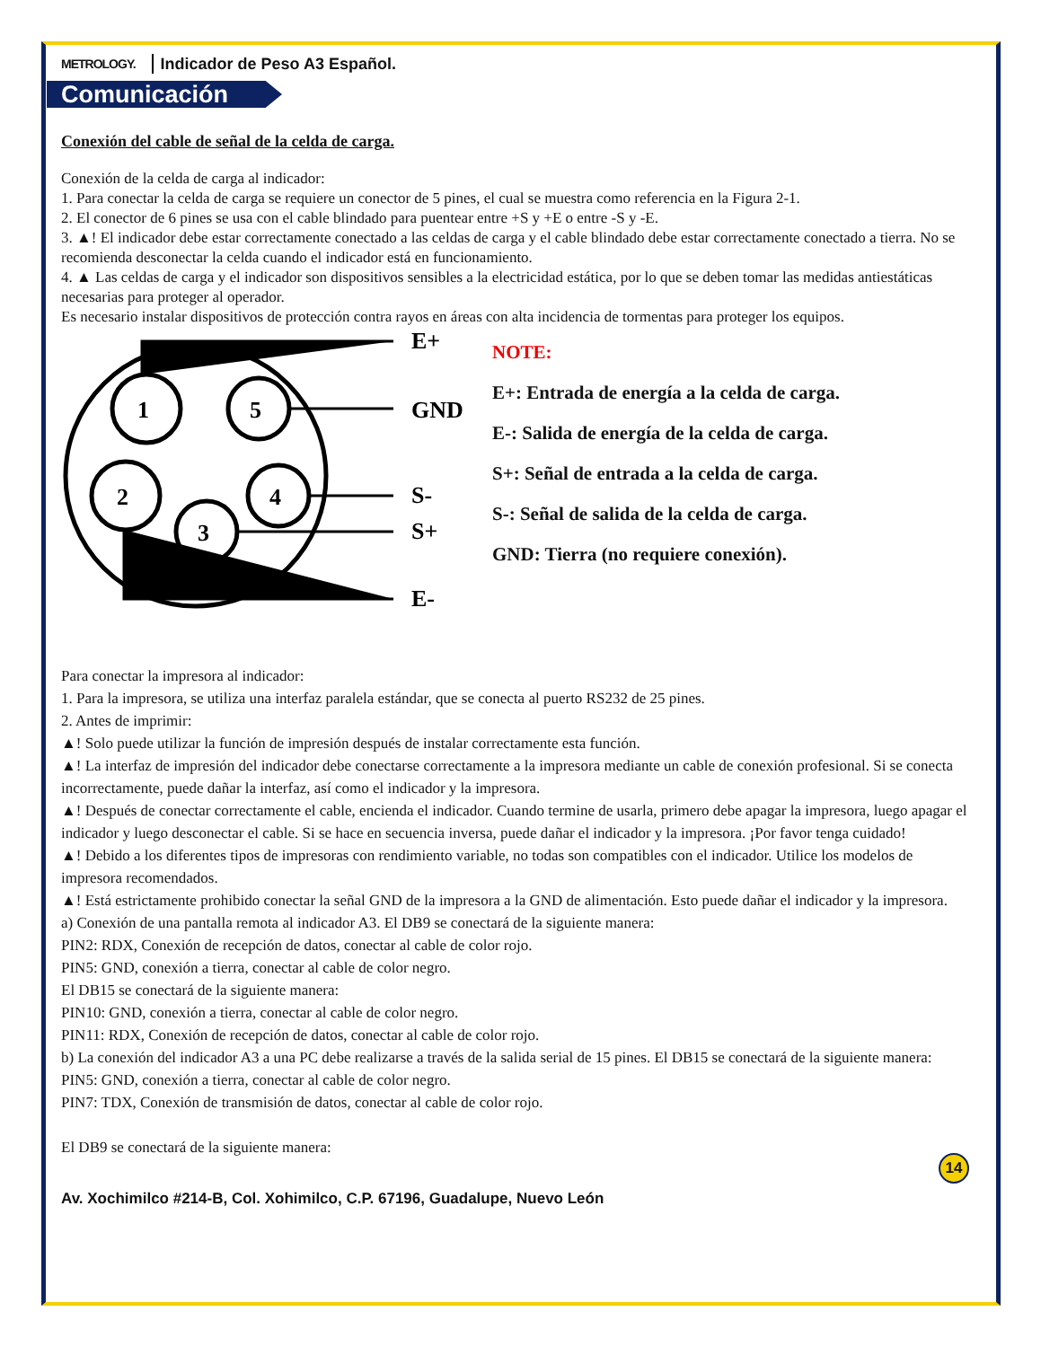METROLOGY. Indicador de Peso A3 Español.
Comunicación
Conexión del cable de señal de la celda de carga.
Conexión de la celda de carga al indicador:
1. Para conectar la celda de carga se requiere un conector de 5 pines, el cual se muestra como referencia en la Figura 2-1.
2. El conector de 6 pines se usa con el cable blindado para puentear entre +S y +E o entre -S y -E.
3. ▲! El indicador debe estar correctamente conectado a las celdas de carga y el cable blindado debe estar correctamente conectado a tierra. No se recomienda desconectar la celda cuando el indicador está en funcionamiento.
4. ▲ Las celdas de carga y el indicador son dispositivos sensibles a la electricidad estática, por lo que se deben tomar las medidas antiestáticas necesarias para proteger al operador.
Es necesario instalar dispositivos de protección contra rayos en áreas con alta incidencia de tormentas para proteger los equipos.
1
5
2
4
3
E+
GND
S-
S+
E-
NOTE:
E+: Entrada de energía a la celda de carga.
E-: Salida de energía de la celda de carga.
S+: Señal de entrada a la celda de carga.
S-: Señal de salida de la celda de carga.
GND: Tierra (no requiere conexión).
Para conectar la impresora al indicador:
1. Para la impresora, se utiliza una interfaz paralela estándar, que se conecta al puerto RS232 de 25 pines.
2. Antes de imprimir:
▲! Solo puede utilizar la función de impresión después de instalar correctamente esta función.
▲! La interfaz de impresión del indicador debe conectarse correctamente a la impresora mediante un cable de conexión profesional. Si se conecta incorrectamente, puede dañar la interfaz, así como el indicador y la impresora.
▲! Después de conectar correctamente el cable, encienda el indicador. Cuando termine de usarla, primero debe apagar la impresora, luego apagar el indicador y luego desconectar el cable. Si se hace en secuencia inversa, puede dañar el indicador y la impresora. ¡Por favor tenga cuidado!
▲! Debido a los diferentes tipos de impresoras con rendimiento variable, no todas son compatibles con el indicador. Utilice los modelos de impresora recomendados.
▲! Está estrictamente prohibido conectar la señal GND de la impresora a la GND de alimentación. Esto puede dañar el indicador y la impresora.
a) Conexión de una pantalla remota al indicador A3. El DB9 se conectará de la siguiente manera:
PIN2: RDX, Conexión de recepción de datos, conectar al cable de color rojo.
PIN5: GND, conexión a tierra, conectar al cable de color negro.
El DB15 se conectará de la siguiente manera:
PIN10: GND, conexión a tierra, conectar al cable de color negro.
PIN11: RDX, Conexión de recepción de datos, conectar al cable de color rojo.
b) La conexión del indicador A3 a una PC debe realizarse a través de la salida serial de 15 pines. El DB15 se conectará de la siguiente manera:
PIN5: GND, conexión a tierra, conectar al cable de color negro.
PIN7: TDX, Conexión de transmisión de datos, conectar al cable de color rojo.
El DB9 se conectará de la siguiente manera:
Av. Xochimilco #214-B, Col. Xohimilco, C.P. 67196, Guadalupe, Nuevo León 14